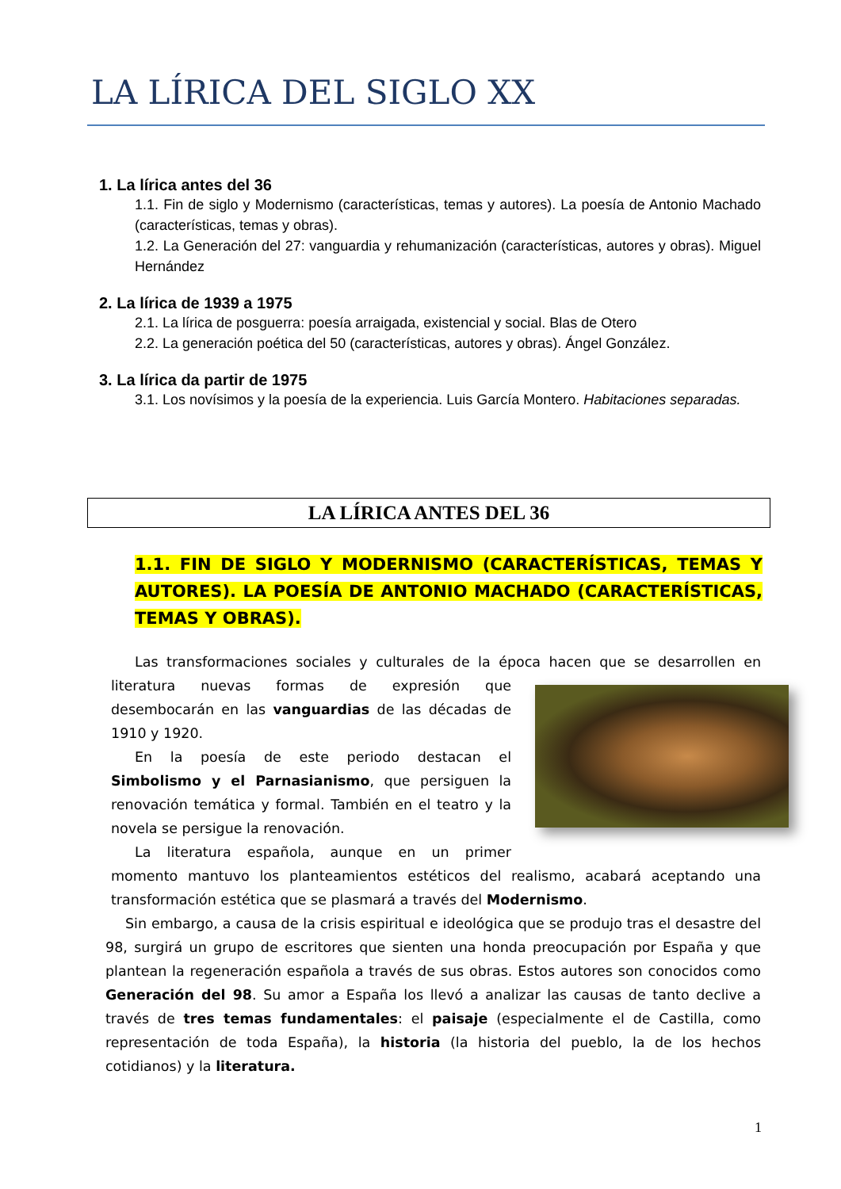LA LÍRICA DEL SIGLO XX
1. La lírica antes del 36
1.1. Fin de siglo y Modernismo (características, temas y autores). La poesía de Antonio Machado (características, temas y obras).
1.2. La Generación del 27: vanguardia y rehumanización (características, autores y obras). Miguel Hernández
2. La lírica de 1939 a 1975
2.1. La lírica de posguerra: poesía arraigada, existencial y social. Blas de Otero
2.2. La generación poética del 50 (características, autores y obras). Ángel González.
3. La lírica da partir de 1975
3.1. Los novísimos y la poesía de la experiencia. Luis García Montero. Habitaciones separadas.
LA LÍRICA ANTES DEL 36
1.1. FIN DE SIGLO Y MODERNISMO (CARACTERÍSTICAS, TEMAS Y AUTORES). LA POESÍA DE ANTONIO MACHADO (CARACTERÍSTICAS, TEMAS Y OBRAS).
Las transformaciones sociales y culturales de la época hacen que se desarrollen en literatura nuevas formas de expresión que desembocarán en las vanguardias de las décadas de 1910 y 1920.
En la poesía de este periodo destacan el Simbolismo y el Parnasianismo, que persiguen la renovación temática y formal. También en el teatro y la novela se persigue la renovación.
La literatura española, aunque en un primer momento mantuvo los planteamientos estéticos del realismo, acabará aceptando una transformación estética que se plasmará a través del Modernismo.
Sin embargo, a causa de la crisis espiritual e ideológica que se produjo tras el desastre del 98, surgirá un grupo de escritores que sienten una honda preocupación por España y que plantean la regeneración española a través de sus obras. Estos autores son conocidos como Generación del 98. Su amor a España los llevó a analizar las causas de tanto declive a través de tres temas fundamentales: el paisaje (especialmente el de Castilla, como representación de toda España), la historia (la historia del pueblo, la de los hechos cotidianos) y la literatura.
1